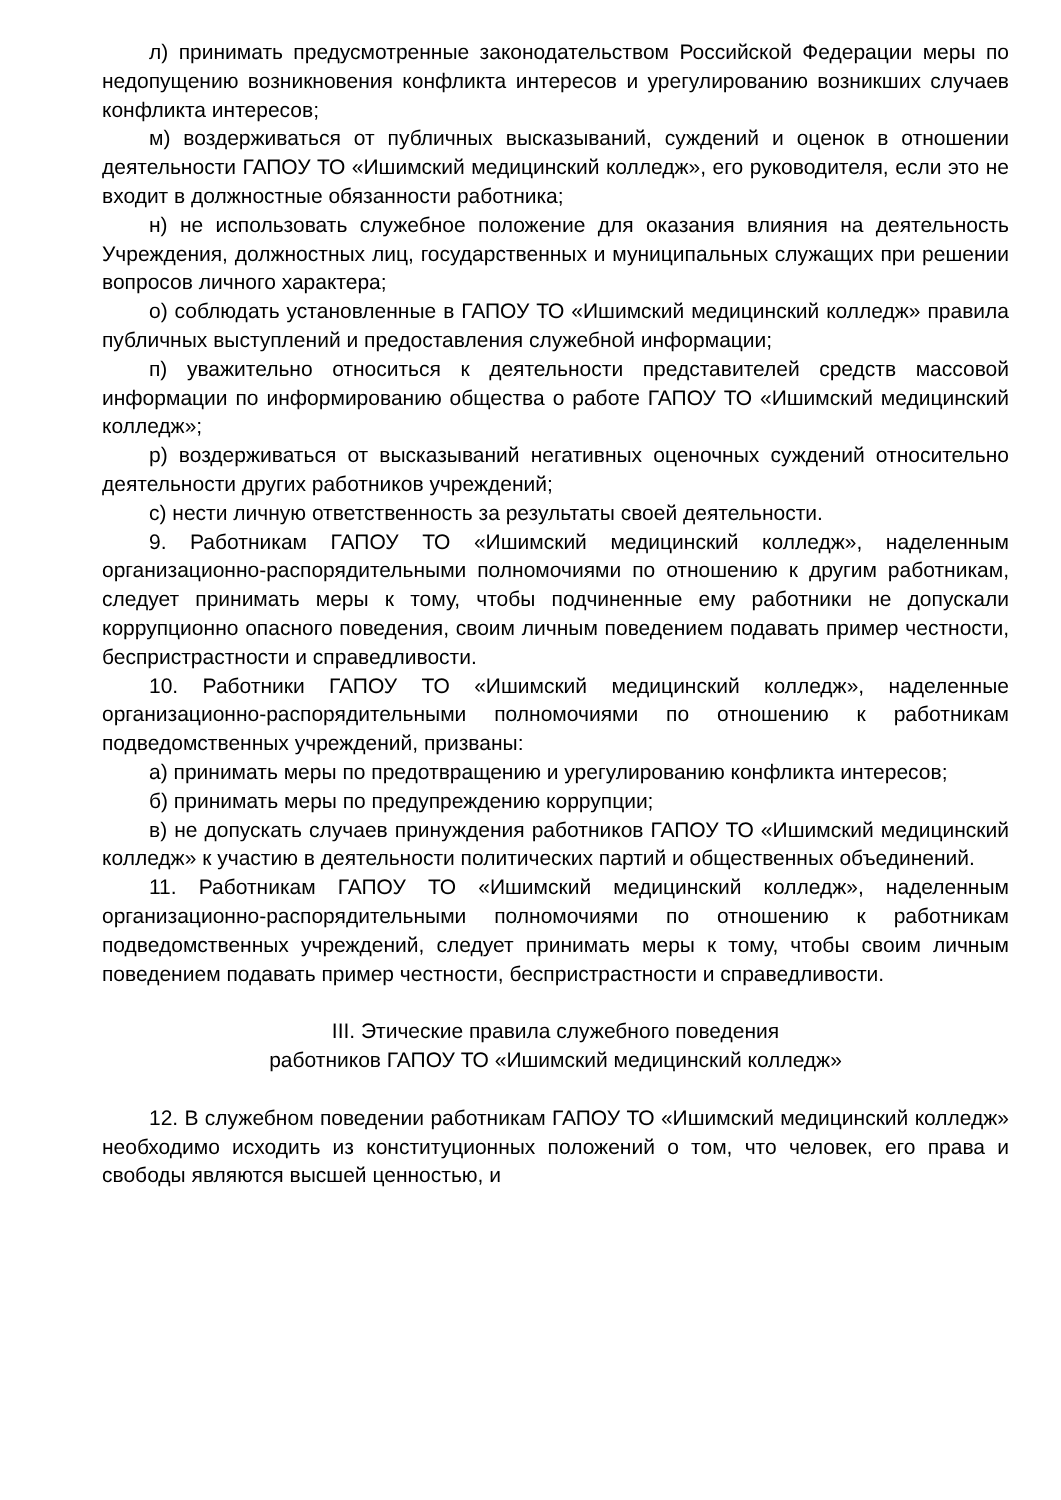л) принимать предусмотренные законодательством Российской Федерации меры по недопущению возникновения конфликта интересов и урегулированию возникших случаев конфликта интересов;
м) воздерживаться от публичных высказываний, суждений и оценок в отношении деятельности ГАПОУ ТО «Ишимский медицинский колледж», его руководителя, если это не входит в должностные обязанности работника;
н) не использовать служебное положение для оказания влияния на деятельность Учреждения, должностных лиц, государственных и муниципальных служащих при решении вопросов личного характера;
о) соблюдать установленные в ГАПОУ ТО «Ишимский медицинский колледж» правила публичных выступлений и предоставления служебной информации;
п) уважительно относиться к деятельности представителей средств массовой информации по информированию общества о работе ГАПОУ ТО «Ишимский медицинский колледж»;
р) воздерживаться от высказываний негативных оценочных суждений относительно деятельности других работников учреждений;
с) нести личную ответственность за результаты своей деятельности.
9. Работникам ГАПОУ ТО «Ишимский медицинский колледж», наделенным организационно-распорядительными полномочиями по отношению к другим работникам, следует принимать меры к тому, чтобы подчиненные ему работники не допускали коррупционно опасного поведения, своим личным поведением подавать пример честности, беспристрастности и справедливости.
10. Работники ГАПОУ ТО «Ишимский медицинский колледж», наделенные организационно-распорядительными полномочиями по отношению к работникам подведомственных учреждений, призваны:
а) принимать меры по предотвращению и урегулированию конфликта интересов;
б) принимать меры по предупреждению коррупции;
в) не допускать случаев принуждения работников ГАПОУ ТО «Ишимский медицинский колледж» к участию в деятельности политических партий и общественных объединений.
11. Работникам ГАПОУ ТО «Ишимский медицинский колледж», наделенным организационно-распорядительными полномочиями по отношению к работникам подведомственных учреждений, следует принимать меры к тому, чтобы своим личным поведением подавать пример честности, беспристрастности и справедливости.
III. Этические правила служебного поведения
работников ГАПОУ ТО «Ишимский медицинский колледж»
12. В служебном поведении работникам ГАПОУ ТО «Ишимский медицинский колледж» необходимо исходить из конституционных положений о том, что человек, его права и свободы являются высшей ценностью, и